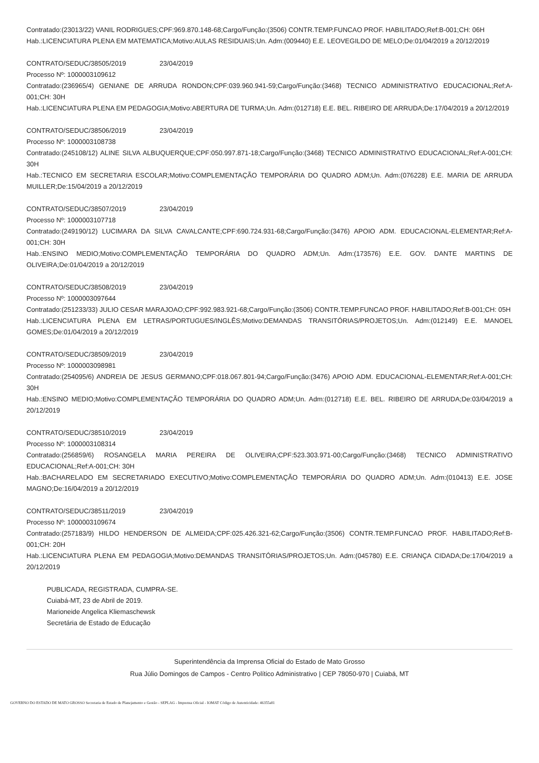Contratado:(23013/22) VANIL RODRIGUES;CPF:969.870.148-68;Cargo/Função:(3506) CONTR.TEMP.FUNCAO PROF. HABILITADO;Ref:B-001;CH: 06H
Hab.:LICENCIATURA PLENA EM MATEMATICA;Motivo:AULAS RESIDUAIS;Un. Adm:(009440) E.E. LEOVEGILDO DE MELO;De:01/04/2019 a 20/12/2019
CONTRATO/SEDUC/38505/2019 23/04/2019
Processo Nº: 1000003109612
Contratado:(236965/4) GENIANE DE ARRUDA RONDON;CPF:039.960.941-59;Cargo/Função:(3468) TECNICO ADMINISTRATIVO EDUCACIONAL;Ref:A-001;CH: 30H
Hab.:LICENCIATURA PLENA EM PEDAGOGIA;Motivo:ABERTURA DE TURMA;Un. Adm:(012718) E.E. BEL. RIBEIRO DE ARRUDA;De:17/04/2019 a 20/12/2019
CONTRATO/SEDUC/38506/2019 23/04/2019
Processo Nº: 1000003108738
Contratado:(245108/12) ALINE SILVA ALBUQUERQUE;CPF:050.997.871-18;Cargo/Função:(3468) TECNICO ADMINISTRATIVO EDUCACIONAL;Ref:A-001;CH: 30H
Hab.:TECNICO EM SECRETARIA ESCOLAR;Motivo:COMPLEMENTAÇÃO TEMPORÁRIA DO QUADRO ADM;Un. Adm:(076228) E.E. MARIA DE ARRUDA MUILLER;De:15/04/2019 a 20/12/2019
CONTRATO/SEDUC/38507/2019 23/04/2019
Processo Nº: 1000003107718
Contratado:(249190/12) LUCIMARA DA SILVA CAVALCANTE;CPF:690.724.931-68;Cargo/Função:(3476) APOIO ADM. EDUCACIONAL-ELEMENTAR;Ref:A-001;CH: 30H
Hab.:ENSINO MEDIO;Motivo:COMPLEMENTAÇÃO TEMPORÁRIA DO QUADRO ADM;Un. Adm:(173576) E.E. GOV. DANTE MARTINS DE OLIVEIRA;De:01/04/2019 a 20/12/2019
CONTRATO/SEDUC/38508/2019 23/04/2019
Processo Nº: 1000003097644
Contratado:(251233/33) JULIO CESAR MARAJOAO;CPF:992.983.921-68;Cargo/Função:(3506) CONTR.TEMP.FUNCAO PROF. HABILITADO;Ref:B-001;CH: 05H
Hab.:LICENCIATURA PLENA EM LETRAS/PORTUGUES/INGLÊS;Motivo:DEMANDAS TRANSITÓRIAS/PROJETOS;Un. Adm:(012149) E.E. MANOEL GOMES;De:01/04/2019 a 20/12/2019
CONTRATO/SEDUC/38509/2019 23/04/2019
Processo Nº: 1000003098981
Contratado:(254095/6) ANDREIA DE JESUS GERMANO;CPF:018.067.801-94;Cargo/Função:(3476) APOIO ADM. EDUCACIONAL-ELEMENTAR;Ref:A-001;CH: 30H
Hab.:ENSINO MEDIO;Motivo:COMPLEMENTAÇÃO TEMPORÁRIA DO QUADRO ADM;Un. Adm:(012718) E.E. BEL. RIBEIRO DE ARRUDA;De:03/04/2019 a 20/12/2019
CONTRATO/SEDUC/38510/2019 23/04/2019
Processo Nº: 1000003108314
Contratado:(256859/6) ROSANGELA MARIA PEREIRA DE OLIVEIRA;CPF:523.303.971-00;Cargo/Função:(3468) TECNICO ADMINISTRATIVO EDUCACIONAL;Ref:A-001;CH: 30H
Hab.:BACHARELADO EM SECRETARIADO EXECUTIVO;Motivo:COMPLEMENTAÇÃO TEMPORÁRIA DO QUADRO ADM;Un. Adm:(010413) E.E. JOSE MAGNO;De:16/04/2019 a 20/12/2019
CONTRATO/SEDUC/38511/2019 23/04/2019
Processo Nº: 1000003109674
Contratado:(257183/9) HILDO HENDERSON DE ALMEIDA;CPF:025.426.321-62;Cargo/Função:(3506) CONTR.TEMP.FUNCAO PROF. HABILITADO;Ref:B-001;CH: 20H
Hab.:LICENCIATURA PLENA EM PEDAGOGIA;Motivo:DEMANDAS TRANSITÓRIAS/PROJETOS;Un. Adm:(045780) E.E. CRIANÇA CIDADA;De:17/04/2019 a 20/12/2019
PUBLICADA, REGISTRADA, CUMPRA-SE.
Cuiabá-MT, 23 de Abril de 2019.
Marioneide Angelica Kliemaschewsk
Secretária de Estado de Educação
Superintendência da Imprensa Oficial do Estado de Mato Grosso
Rua Júlio Domingos de Campos - Centro Político Administrativo | CEP 78050-970 | Cuiabá, MT
GOVERNO DO ESTADO DE MATO GROSSO Secretaria de Estado de Planejamento e Gestão - SEPLAG - Imprensa Oficial - IOMAT Código de Autenticidade: 46355a81